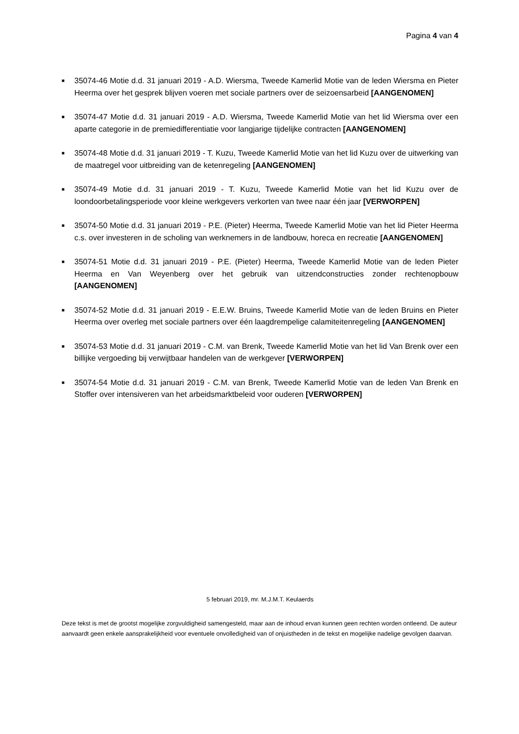Pagina 4 van 4
■ 35074-46 Motie d.d. 31 januari 2019 - A.D. Wiersma, Tweede Kamerlid Motie van de leden Wiersma en Pieter Heerma over het gesprek blijven voeren met sociale partners over de seizoensarbeid [AANGENOMEN]
■ 35074-47 Motie d.d. 31 januari 2019 - A.D. Wiersma, Tweede Kamerlid Motie van het lid Wiersma over een aparte categorie in de premiedifferentiatie voor langjarige tijdelijke contracten [AANGENOMEN]
■ 35074-48 Motie d.d. 31 januari 2019 - T. Kuzu, Tweede Kamerlid Motie van het lid Kuzu over de uitwerking van de maatregel voor uitbreiding van de ketenregeling [AANGENOMEN]
■ 35074-49 Motie d.d. 31 januari 2019 - T. Kuzu, Tweede Kamerlid Motie van het lid Kuzu over de loondoorbetalingsperiode voor kleine werkgevers verkorten van twee naar één jaar [VERWORPEN]
■ 35074-50 Motie d.d. 31 januari 2019 - P.E. (Pieter) Heerma, Tweede Kamerlid Motie van het lid Pieter Heerma c.s. over investeren in de scholing van werknemers in de landbouw, horeca en recreatie [AANGENOMEN]
■ 35074-51 Motie d.d. 31 januari 2019 - P.E. (Pieter) Heerma, Tweede Kamerlid Motie van de leden Pieter Heerma en Van Weyenberg over het gebruik van uitzendconstructies zonder rechtenopbouw [AANGENOMEN]
■ 35074-52 Motie d.d. 31 januari 2019 - E.E.W. Bruins, Tweede Kamerlid Motie van de leden Bruins en Pieter Heerma over overleg met sociale partners over één laagdrempelige calamiteitenregeling [AANGENOMEN]
■ 35074-53 Motie d.d. 31 januari 2019 - C.M. van Brenk, Tweede Kamerlid Motie van het lid Van Brenk over een billijke vergoeding bij verwijtbaar handelen van de werkgever [VERWORPEN]
■ 35074-54 Motie d.d. 31 januari 2019 - C.M. van Brenk, Tweede Kamerlid Motie van de leden Van Brenk en Stoffer over intensiveren van het arbeidsmarktbeleid voor ouderen [VERWORPEN]
5 februari 2019, mr. M.J.M.T. Keulaerds
Deze tekst is met de grootst mogelijke zorgvuldigheid samengesteld, maar aan de inhoud ervan kunnen geen rechten worden ontleend. De auteur aanvaardt geen enkele aansprakelijkheid voor eventuele onvolledigheid van of onjuistheden in de tekst en mogelijke nadelige gevolgen daarvan.